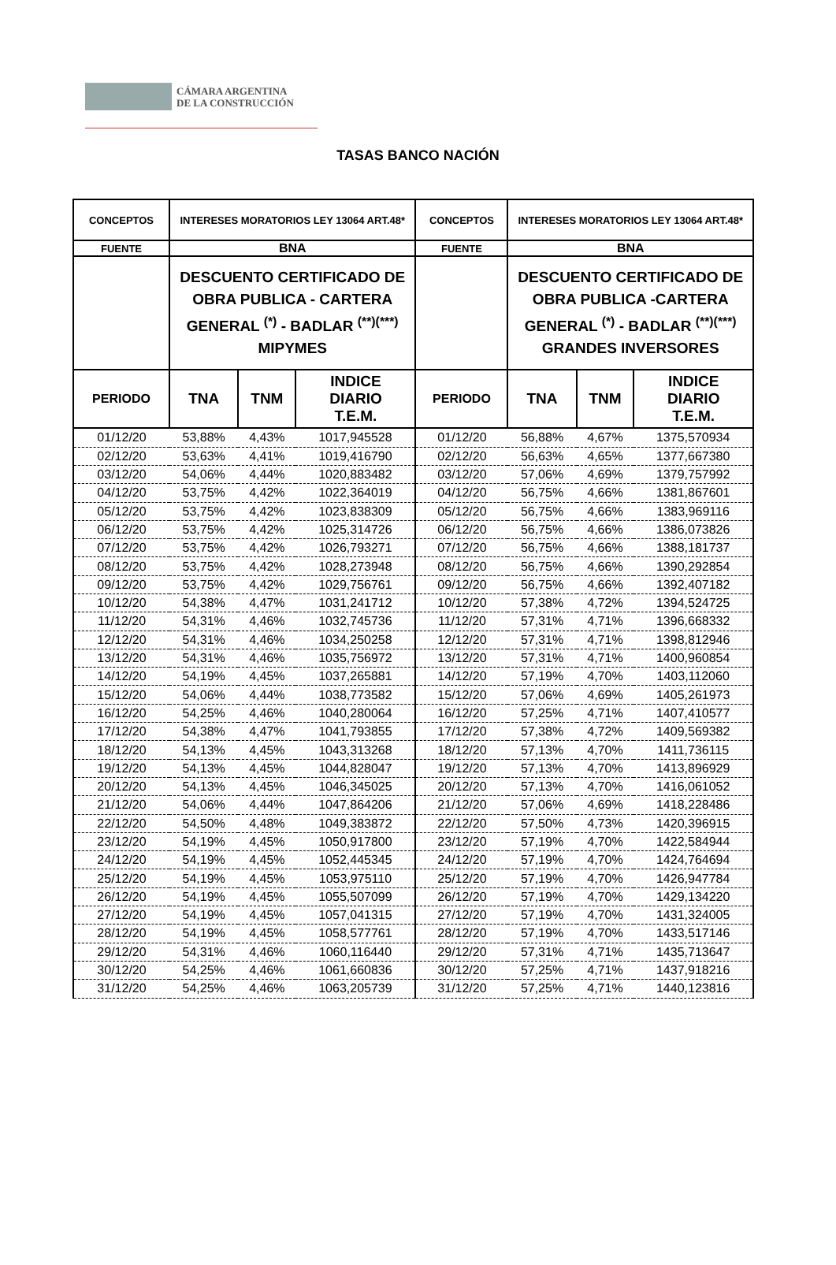CÁMARA ARGENTINA
DE LA CONSTRUCCIÓN
TASAS BANCO NACIÓN
| CONCEPTOS | INTERESES MORATORIOS LEY 13064 ART.48* | | | CONCEPTOS | INTERESES MORATORIOS LEY 13064 ART.48* | | |
| --- | --- | --- | --- | --- | --- | --- | --- |
| FUENTE | BNA | | | FUENTE | BNA | | |
| | DESCUENTO CERTIFICADO DE OBRA PUBLICA - CARTERA GENERAL <sup>(*)</sup> - BADLAR <sup>(**)(***)</sup> MIPYMES | | | | DESCUENTO CERTIFICADO DE OBRA PUBLICA -CARTERA GENERAL <sup>(*)</sup> - BADLAR <sup>(**)(***)</sup> GRANDES INVERSORES | | |
| PERIODO | TNA | TNM | INDICE DIARIO T.E.M. | PERIODO | TNA | TNM | INDICE DIARIO T.E.M. |
| 01/12/20 | 53,88% | 4,43% | 1017,945528 | 01/12/20 | 56,88% | 4,67% | 1375,570934 |
| 02/12/20 | 53,63% | 4,41% | 1019,416790 | 02/12/20 | 56,63% | 4,65% | 1377,667380 |
| 03/12/20 | 54,06% | 4,44% | 1020,883482 | 03/12/20 | 57,06% | 4,69% | 1379,757992 |
| 04/12/20 | 53,75% | 4,42% | 1022,364019 | 04/12/20 | 56,75% | 4,66% | 1381,867601 |
| 05/12/20 | 53,75% | 4,42% | 1023,838309 | 05/12/20 | 56,75% | 4,66% | 1383,969116 |
| 06/12/20 | 53,75% | 4,42% | 1025,314726 | 06/12/20 | 56,75% | 4,66% | 1386,073826 |
| 07/12/20 | 53,75% | 4,42% | 1026,793271 | 07/12/20 | 56,75% | 4,66% | 1388,181737 |
| 08/12/20 | 53,75% | 4,42% | 1028,273948 | 08/12/20 | 56,75% | 4,66% | 1390,292854 |
| 09/12/20 | 53,75% | 4,42% | 1029,756761 | 09/12/20 | 56,75% | 4,66% | 1392,407182 |
| 10/12/20 | 54,38% | 4,47% | 1031,241712 | 10/12/20 | 57,38% | 4,72% | 1394,524725 |
| 11/12/20 | 54,31% | 4,46% | 1032,745736 | 11/12/20 | 57,31% | 4,71% | 1396,668332 |
| 12/12/20 | 54,31% | 4,46% | 1034,250258 | 12/12/20 | 57,31% | 4,71% | 1398,812946 |
| 13/12/20 | 54,31% | 4,46% | 1035,756972 | 13/12/20 | 57,31% | 4,71% | 1400,960854 |
| 14/12/20 | 54,19% | 4,45% | 1037,265881 | 14/12/20 | 57,19% | 4,70% | 1403,112060 |
| 15/12/20 | 54,06% | 4,44% | 1038,773582 | 15/12/20 | 57,06% | 4,69% | 1405,261973 |
| 16/12/20 | 54,25% | 4,46% | 1040,280064 | 16/12/20 | 57,25% | 4,71% | 1407,410577 |
| 17/12/20 | 54,38% | 4,47% | 1041,793855 | 17/12/20 | 57,38% | 4,72% | 1409,569382 |
| 18/12/20 | 54,13% | 4,45% | 1043,313268 | 18/12/20 | 57,13% | 4,70% | 1411,736115 |
| 19/12/20 | 54,13% | 4,45% | 1044,828047 | 19/12/20 | 57,13% | 4,70% | 1413,896929 |
| 20/12/20 | 54,13% | 4,45% | 1046,345025 | 20/12/20 | 57,13% | 4,70% | 1416,061052 |
| 21/12/20 | 54,06% | 4,44% | 1047,864206 | 21/12/20 | 57,06% | 4,69% | 1418,228486 |
| 22/12/20 | 54,50% | 4,48% | 1049,383872 | 22/12/20 | 57,50% | 4,73% | 1420,396915 |
| 23/12/20 | 54,19% | 4,45% | 1050,917800 | 23/12/20 | 57,19% | 4,70% | 1422,584944 |
| 24/12/20 | 54,19% | 4,45% | 1052,445345 | 24/12/20 | 57,19% | 4,70% | 1424,764694 |
| 25/12/20 | 54,19% | 4,45% | 1053,975110 | 25/12/20 | 57,19% | 4,70% | 1426,947784 |
| 26/12/20 | 54,19% | 4,45% | 1055,507099 | 26/12/20 | 57,19% | 4,70% | 1429,134220 |
| 27/12/20 | 54,19% | 4,45% | 1057,041315 | 27/12/20 | 57,19% | 4,70% | 1431,324005 |
| 28/12/20 | 54,19% | 4,45% | 1058,577761 | 28/12/20 | 57,19% | 4,70% | 1433,517146 |
| 29/12/20 | 54,31% | 4,46% | 1060,116440 | 29/12/20 | 57,31% | 4,71% | 1435,713647 |
| 30/12/20 | 54,25% | 4,46% | 1061,660836 | 30/12/20 | 57,25% | 4,71% | 1437,918216 |
| 31/12/20 | 54,25% | 4,46% | 1063,205739 | 31/12/20 | 57,25% | 4,71% | 1440,123816 |